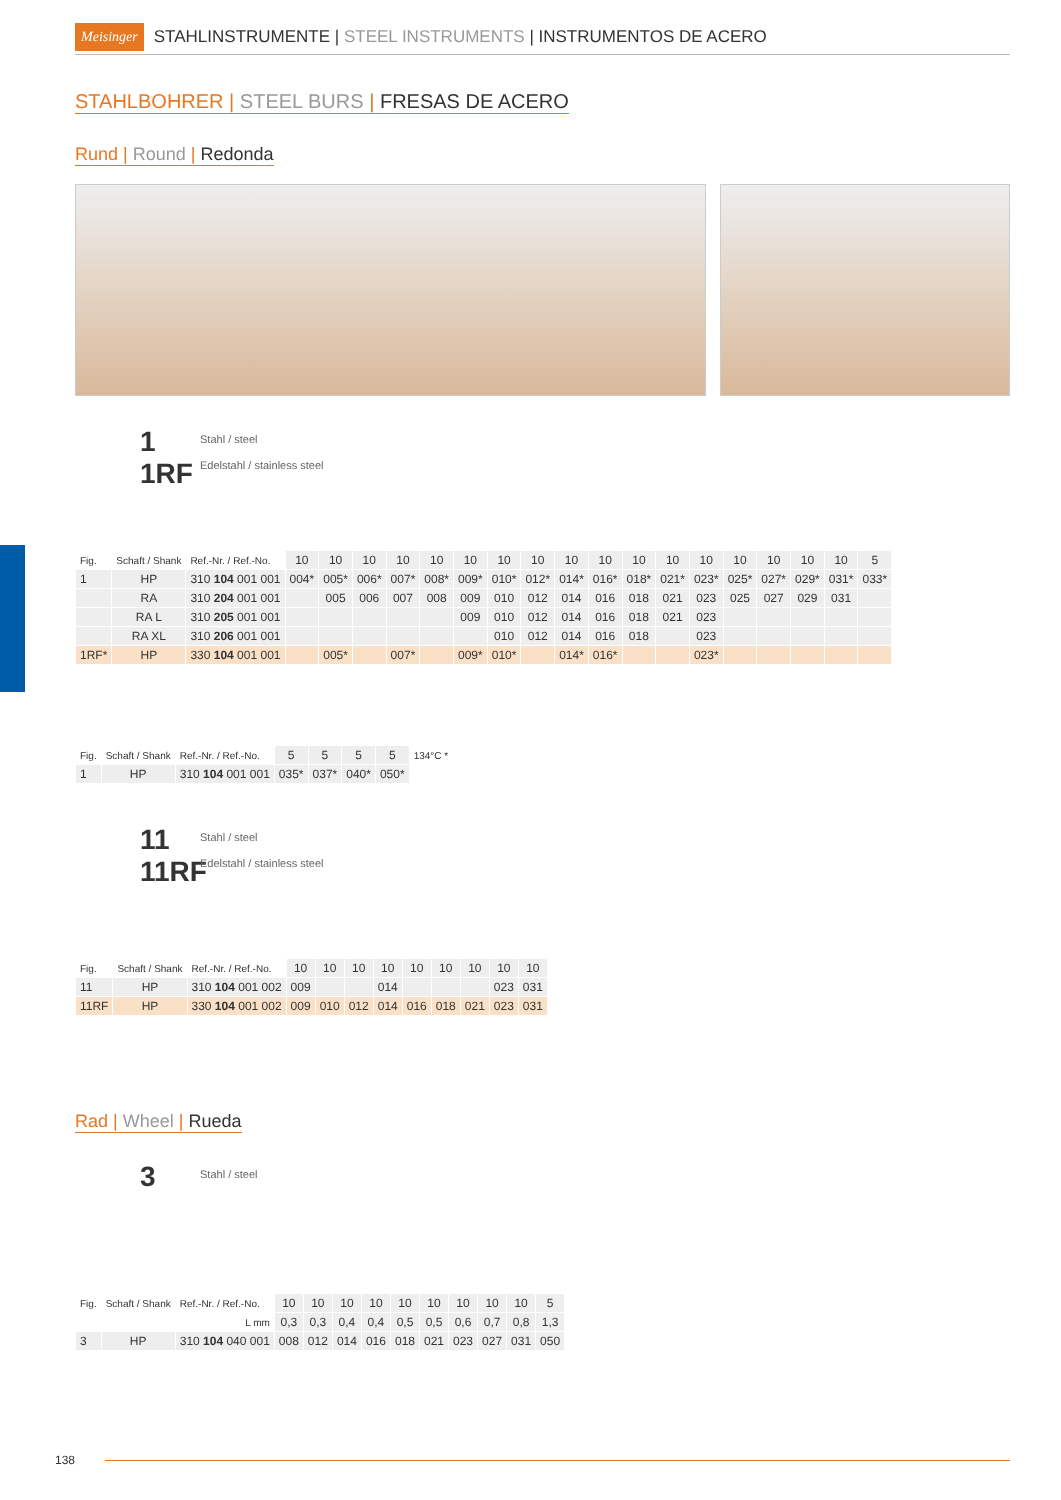Meisinger STAHLINSTRUMENTE | STEEL INSTRUMENTS | INSTRUMENTOS DE ACERO
STAHLBOHRER | STEEL BURS | FRESAS DE ACERO
Rund | Round | Redonda
1
1RF
Stahl / steel
Edelstahl / stainless steel
| Fig. | Schaft / Shank | Ref.-Nr. / Ref.-No. | 10 | 10 | 10 | 10 | 10 | 10 | 10 | 10 | 10 | 10 | 10 | 10 | 10 | 10 | 10 | 10 | 10 | 5 |
| 1 | HP | 310 104 001 001 | 004* | 005* | 006* | 007* | 008* | 009* | 010* | 012* | 014* | 016* | 018* | 021* | 023* | 025* | 027* | 029* | 031* | 033* |
| | RA | 310 204 001 001 | | 005 | 006 | 007 | 008 | 009 | 010 | 012 | 014 | 016 | 018 | 021 | 023 | 025 | 027 | 029 | 031 | |
| | RA L | 310 205 001 001 | | | | | | 009 | 010 | 012 | 014 | 016 | 018 | 021 | 023 | | | | | |
| | RA XL | 310 206 001 001 | | | | | | | 010 | 012 | 014 | 016 | 018 | | 023 | | | | | |
| 1RF* | HP | 330 104 001 001 | | 005* | | 007* | | 009* | 010* | | 014* | 016* | | | 023* | | | | | |
| Fig. | Schaft / Shank | Ref.-Nr. / Ref.-No. | 5 | 5 | 5 | 5 | 134°C * |
| 1 | HP | 310 104 001 001 | 035* | 037* | 040* | 050* | |
11
11RF
Stahl / steel
Edelstahl / stainless steel
| Fig. | Schaft / Shank | Ref.-Nr. / Ref.-No. | 10 | 10 | 10 | 10 | 10 | 10 | 10 | 10 | 10 |
| 11 | HP | 310 104 001 002 | 009 | | | 014 | | | | 023 | 031 |
| 11RF | HP | 330 104 001 002 | 009 | 010 | 012 | 014 | 016 | 018 | 021 | 023 | 031 |
Rad | Wheel | Rueda
3
Stahl / steel
| Fig. | Schaft / Shank | Ref.-Nr. / Ref.-No. | 10 | 10 | 10 | 10 | 10 | 10 | 10 | 10 | 10 | 5 |
| | | L mm | 0,3 | 0,3 | 0,4 | 0,4 | 0,5 | 0,5 | 0,6 | 0,7 | 0,8 | 1,3 |
| 3 | HP | 310 104 040 001 | 008 | 012 | 014 | 016 | 018 | 021 | 023 | 027 | 031 | 050 |
138